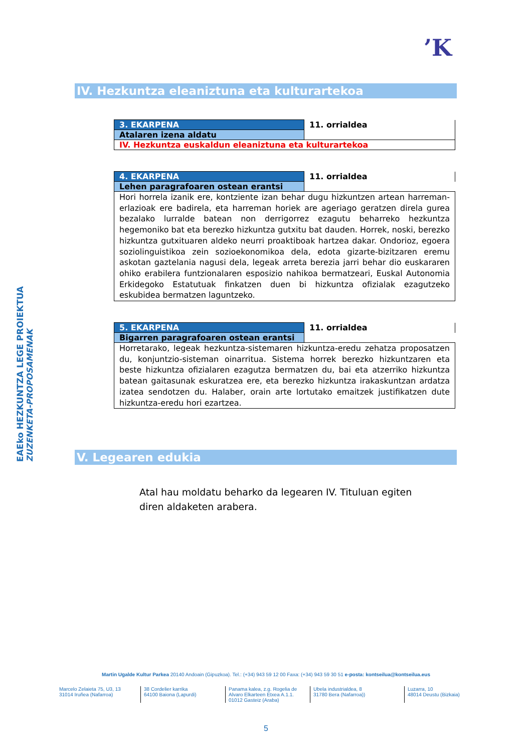’K
EAEko HEZKUNTZA LEGE PROIEKTUA
ZUZENKETA-PROPOSAMENAK
IV. Hezkuntza eleaniztuna eta kulturartekoa
| 3. EKARPENA | 11. orrialdea |
| Atalaren izena aldatu | |
| IV. Hezkuntza euskaldun eleaniztuna eta kulturartekoa | |
| 4. EKARPENA | 11. orrialdea |
| Lehen paragrafoaren ostean erantsi | |
| Hori horrela izanik ere, kontziente izan behar dugu hizkuntzen artean harreman-erlazioak ere badirela, eta harreman horiek are ageriago geratzen direla gurea bezalako lurralde batean non derrigorrez ezagutu beharreko hezkuntza hegemoniko bat eta berezko hizkuntza gutxitu bat dauden. Horrek, noski, berezko hizkuntza gutxituaren aldeko neurri proaktiboak hartzea dakar. Ondorioz, egoera soziolinguistikoa zein sozioekonomikoa dela, edota gizarte-bizitzaren eremu askotan gaztelania nagusi dela, legeak arreta berezia jarri behar dio euskararen ohiko erabilera funtzionalaren esposizio nahikoa bermatzeari, Euskal Autonomia Erkidegoko Estatutuak finkatzen duen bi hizkuntza ofizialak ezagutzeko eskubidea bermatzen laguntzeko. | |
| 5. EKARPENA | 11. orrialdea |
| Bigarren paragrafoaren ostean erantsi | |
| Horretarako, legeak hezkuntza-sistemaren hizkuntza-eredu zehatza proposatzen du, konjuntzio-sisteman oinarritua. Sistema horrek berezko hizkuntzaren eta beste hizkuntza ofizialaren ezagutza bermatzen du, bai eta atzerriko hizkuntza batean gaitasunak eskuratzea ere, eta berezko hizkuntza irakaskuntzan ardatza izatea sendotzen du. Halaber, orain arte lortutako emaitzek justifikatzen dute hizkuntza-eredu hori ezartzea. | |
V. Legearen edukia
Atal hau moldatu beharko da legearen IV. Tituluan egiten diren aldaketen arabera.
Martin Ugalde Kultur Parkea 20140 Andoain (Gipuzkoa). Tel.: (+34) 943 59 12 00 Faxa: (+34) 943 59 30 51 e-posta: kontseilua@kontseilua.eus
Marcelo Zelaieta 75, U3, 13
31014 Iruñea (Nafarroa)
38 Cordelier karrika
64100 Baiona (Lapurdi)
Panama kalea, z.g. Rogelia de Alvaro Elkarteen Etxea A.1.1.
01012 Gasteiz (Araba)
Ubela industrialdea, 8
31780 Bera (Nafarroa))
Luzarra, 10
48014 Deustu (Bizkaia)
5